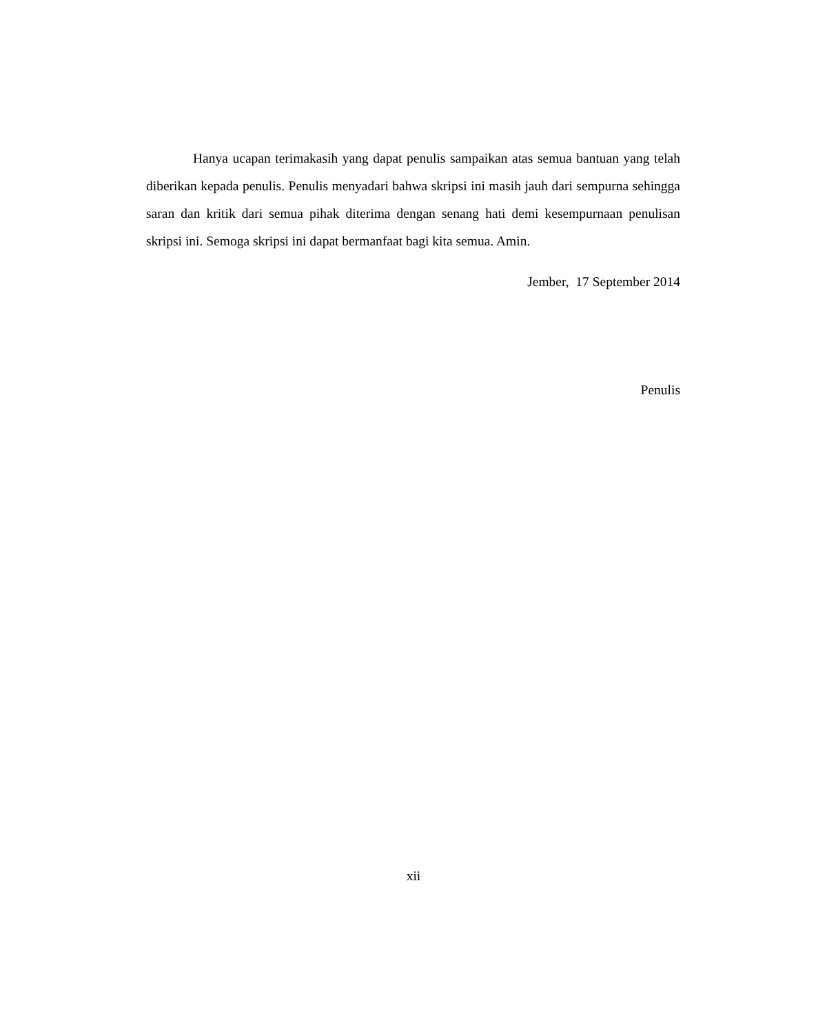Hanya ucapan terimakasih yang dapat penulis sampaikan atas semua bantuan yang telah diberikan kepada penulis. Penulis menyadari bahwa skripsi ini masih jauh dari sempurna sehingga saran dan kritik dari semua pihak diterima dengan senang hati demi kesempurnaan penulisan skripsi ini. Semoga skripsi ini dapat bermanfaat bagi kita semua. Amin.
Jember, 17 September 2014
Penulis
xii